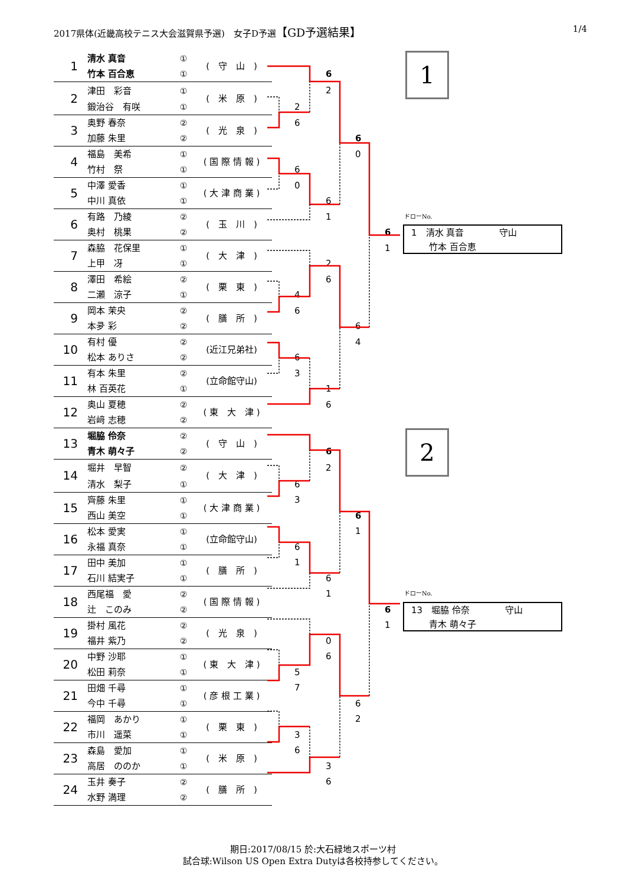2017県体(近畿高校テニス大会滋賀県予選)　女子D予選【GD予選結果】 1/4
| 1 | 清水 真音 | ① | ( 守 山 ) | | | | | 1 |
| | 竹本 百合恵 | ① | | | 6 | | | |
| 2 | 津田 彩音 | ① | ( 米 原 ) | | 2 | | | |
| | 鍛治谷 有咲 | ① | | 2 | | | | |
| 3 | 奥野 春奈 | ② | ( 光 泉 ) | 6 | | | | |
| | 加藤 朱里 | ② | | | | 6 | | |
| 4 | 福島 美希 | ① | ( 国 際 情 報 ) | | | 0 | | |
| | 竹村 祭 | ① | | 6 | | | | |
| 5 | 中澤 愛香 | ① | ( 大 津 商 業 ) | 0 | | | | |
| | 中川 真依 | ① | | | 6 | | | |
| 6 | 有路 乃綾 | ② | ( 玉 川 ) | | 1 | | | ドローNo. |
| | 奥村 桃果 | ② | | | | | 6 | 1 清水 真音 守山 竹本 百合恵 |
| 7 | 森脇 花保里 | ① | ( 大 津 ) | | | | 1 | |
| | 上甲 冴 | ① | | | 2 | | | |
| 8 | 澤田 希絵 | ② | ( 栗 東 ) | | 6 | | | |
| | 二瀬 涼子 | ① | | 4 | | | | |
| 9 | 岡本 茉央 | ② | ( 膳 所 ) | 6 | | | | |
| | 本夛 彩 | ② | | | | 6 | | |
| 10 | 有村 優 | ② | (近江兄弟社) | | | 4 | | |
| | 松本 ありさ | ② | | 6 | | | | |
| 11 | 有本 朱里 | ② | (立命館守山) | 3 | | | | |
| | 林 百英花 | ① | | | 1 | | | |
| 12 | 奥山 夏穂 | ② | ( 東 大 津 ) | | 6 | | | |
| | 岩﨑 志穂 | ② | | | | | | |
| 13 | 堀脇 伶奈 | ② | ( 守 山 ) | | | | | 2 |
| | 青木 萌々子 | ② | | | 6 | | | |
| 14 | 堀井 早智 | ② | ( 大 津 ) | | 2 | | | |
| | 清水 梨子 | ① | | 6 | | | | |
| 15 | 齊藤 朱里 | ① | ( 大 津 商 業 ) | 3 | | | | |
| | 西山 美空 | ① | | | | 6 | | |
| 16 | 松本 愛実 | ① | (立命館守山) | | | 1 | | |
| | 永福 真奈 | ① | | 6 | | | | |
| 17 | 田中 美加 | ① | ( 膳 所 ) | 1 | | | | |
| | 石川 結実子 | ① | | | 6 | | | |
| 18 | 西尾福 愛 | ② | ( 国 際 情 報 ) | | 1 | | | ドローNo. |
| | 辻 このみ | ② | | | | | 6 | 13 堀脇 伶奈 守山 青木 萌々子 |
| 19 | 掛村 風花 | ② | ( 光 泉 ) | | | | 1 | |
| | 福井 紫乃 | ② | | | 0 | | | |
| 20 | 中野 沙耶 | ① | ( 東 大 津 ) | | 6 | | | |
| | 松田 莉奈 | ① | | 5 | | | | |
| 21 | 田畑 千尋 | ① | ( 彦 根 工 業 ) | 7 | | | | |
| | 今中 千尋 | ① | | | | 6 | | |
| 22 | 福岡 あかり | ① | ( 栗 東 ) | | | 2 | | |
| | 市川 遥菜 | ① | | 3 | | | | |
| 23 | 森島 愛加 | ① | ( 米 原 ) | 6 | | | | |
| | 高居 ののか | ① | | | 3 | | | |
| 24 | 玉井 奏子 | ② | ( 膳 所 ) | | 6 | | | |
| | 水野 満理 | ② | | | | | | |
期日:2017/08/15 於:大石緑地スポーツ村
試合球:Wilson US Open Extra Dutyは各校持参してください。